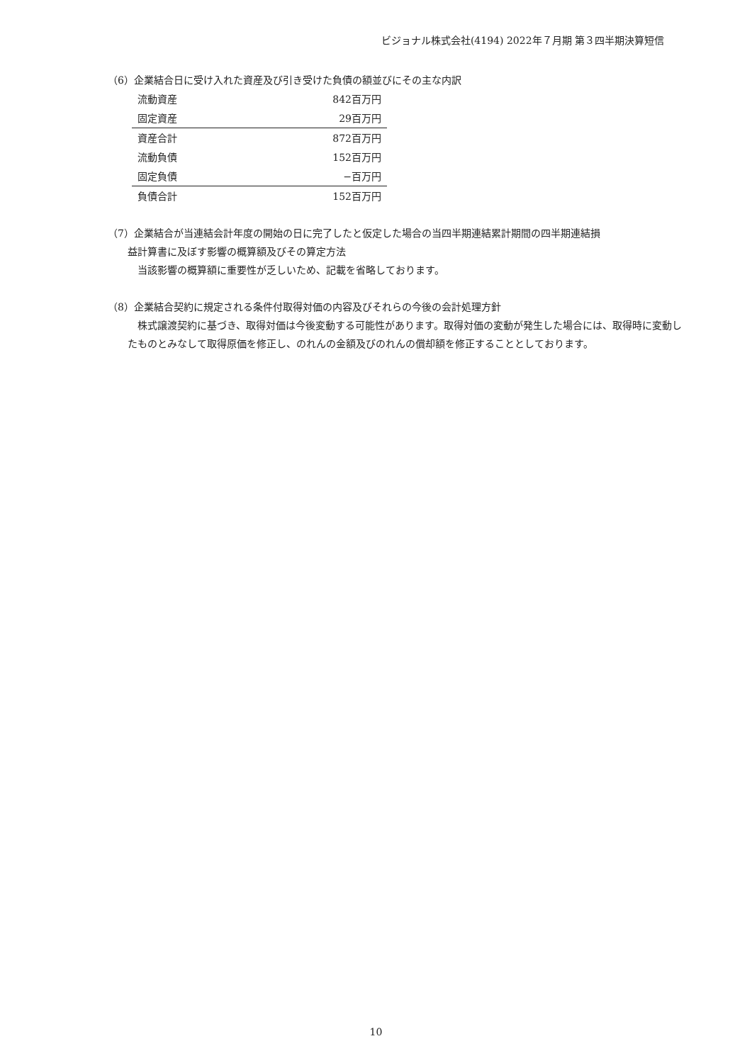ビジョナル株式会社(4194) 2022年７月期 第３四半期決算短信
（6）企業結合日に受け入れた資産及び引き受けた負債の額並びにその主な内訳
| 流動資産 | 842百万円 |
| 固定資産 | 29百万円 |
| 資産合計 | 872百万円 |
| 流動負債 | 152百万円 |
| 固定負債 | −百万円 |
| 負債合計 | 152百万円 |
（7）企業結合が当連結会計年度の開始の日に完了したと仮定した場合の当四半期連結累計期間の四半期連結損
益計算書に及ぼす影響の概算額及びその算定方法
当該影響の概算額に重要性が乏しいため、記載を省略しております。
（8）企業結合契約に規定される条件付取得対価の内容及びそれらの今後の会計処理方針
株式譲渡契約に基づき、取得対価は今後変動する可能性があります。取得対価の変動が発生した場合には、取得時に変動したものとみなして取得原価を修正し、のれんの金額及びのれんの償却額を修正することとしております。
10